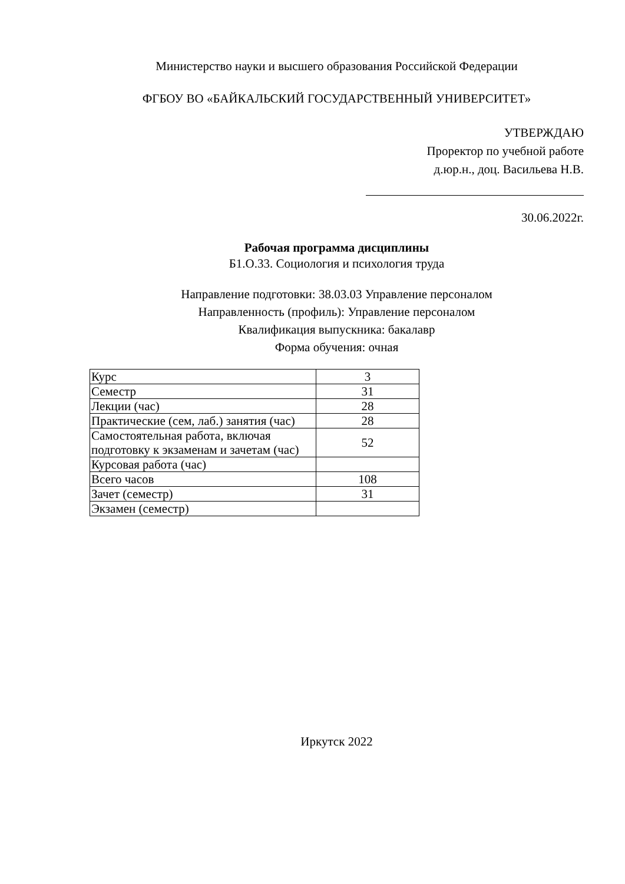Министерство науки и высшего образования Российской Федерации
ФГБОУ ВО «БАЙКАЛЬСКИЙ ГОСУДАРСТВЕННЫЙ УНИВЕРСИТЕТ»
УТВЕРЖДАЮ
Проректор по учебной работе
д.юр.н., доц. Васильева Н.В.
30.06.2022г.
Рабочая программа дисциплины
Б1.О.33. Социология и психология труда
Направление подготовки: 38.03.03 Управление персоналом
Направленность (профиль): Управление персоналом
Квалификация выпускника: бакалавр
Форма обучения: очная
| Курс | 3 |
| Семестр | 31 |
| Лекции (час) | 28 |
| Практические (сем, лаб.) занятия (час) | 28 |
| Самостоятельная работа, включая подготовку к экзаменам и зачетам (час) | 52 |
| Курсовая работа (час) | |
| Всего часов | 108 |
| Зачет (семестр) | 31 |
| Экзамен (семестр) | |
Иркутск 2022